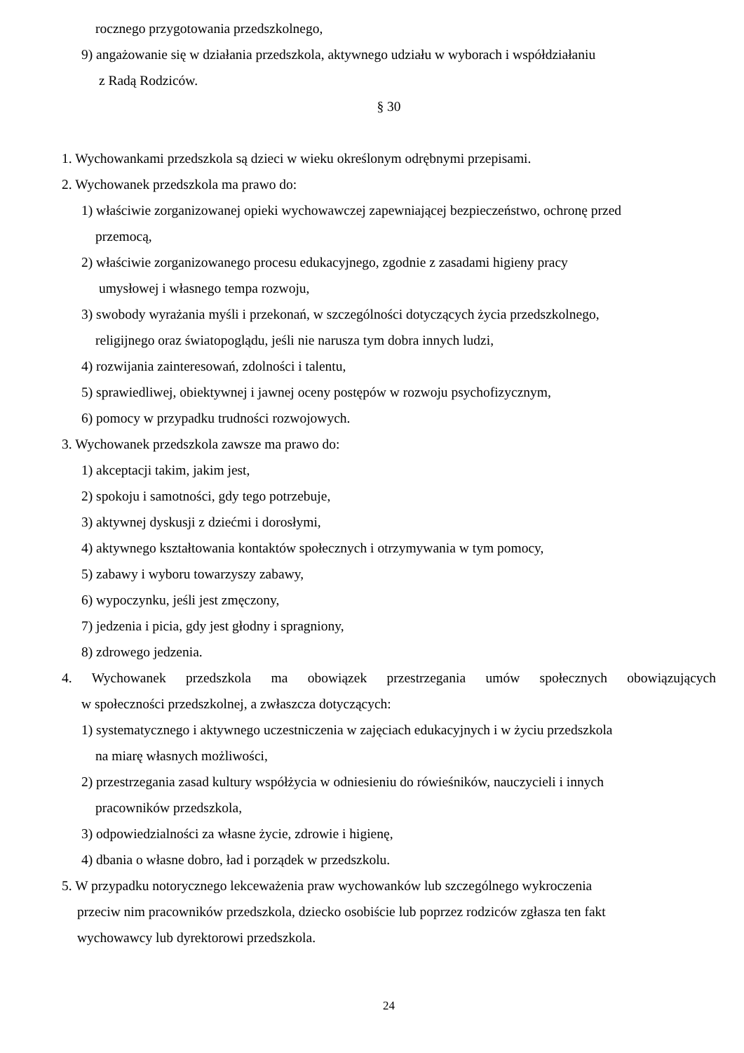rocznego przygotowania przedszkolnego,
9) angażowanie się w działania przedszkola, aktywnego udziału w wyborach i współdziałaniu
z Radą Rodziców.
§ 30
1. Wychowankami przedszkola są dzieci w wieku określonym odrębnymi przepisami.
2. Wychowanek przedszkola ma prawo do:
1) właściwie zorganizowanej opieki wychowawczej zapewniającej bezpieczeństwo, ochronę przed
przemocą,
2) właściwie zorganizowanego procesu edukacyjnego, zgodnie z zasadami higieny pracy
umysłowej i własnego tempa rozwoju,
3) swobody wyrażania myśli i przekonań, w szczególności dotyczących życia przedszkolnego,
religijnego oraz światopoglądu, jeśli nie narusza tym dobra innych ludzi,
4) rozwijania zainteresowań, zdolności i talentu,
5) sprawiedliwej, obiektywnej i jawnej oceny postępów w rozwoju psychofizycznym,
6) pomocy w przypadku trudności rozwojowych.
3. Wychowanek przedszkola zawsze ma prawo do:
1) akceptacji takim, jakim jest,
2) spokoju i samotności, gdy tego potrzebuje,
3) aktywnej dyskusji z dziećmi i dorosłymi,
4) aktywnego kształtowania kontaktów społecznych i otrzymywania w tym pomocy,
5) zabawy i wyboru towarzyszy zabawy,
6) wypoczynku, jeśli jest zmęczony,
7) jedzenia i picia, gdy jest głodny i spragniony,
8) zdrowego jedzenia.
4. Wychowanek przedszkola ma obowiązek przestrzegania umów społecznych obowiązujących
w społeczności przedszkolnej, a zwłaszcza dotyczących:
1) systematycznego i aktywnego uczestniczenia w zajęciach edukacyjnych i w życiu przedszkola
na miarę własnych możliwości,
2) przestrzegania zasad kultury współżycia w odniesieniu do rówieśników, nauczycieli i innych
pracowników przedszkola,
3) odpowiedzialności za własne życie, zdrowie i higienę,
4) dbania o własne dobro, ład i porządek w przedszkolu.
5. W przypadku notorycznego lekceważenia praw wychowanków lub szczególnego wykroczenia
przeciw nim pracowników przedszkola, dziecko osobiście lub poprzez rodziców zgłasza ten fakt
wychowawcy lub dyrektorowi przedszkola.
24